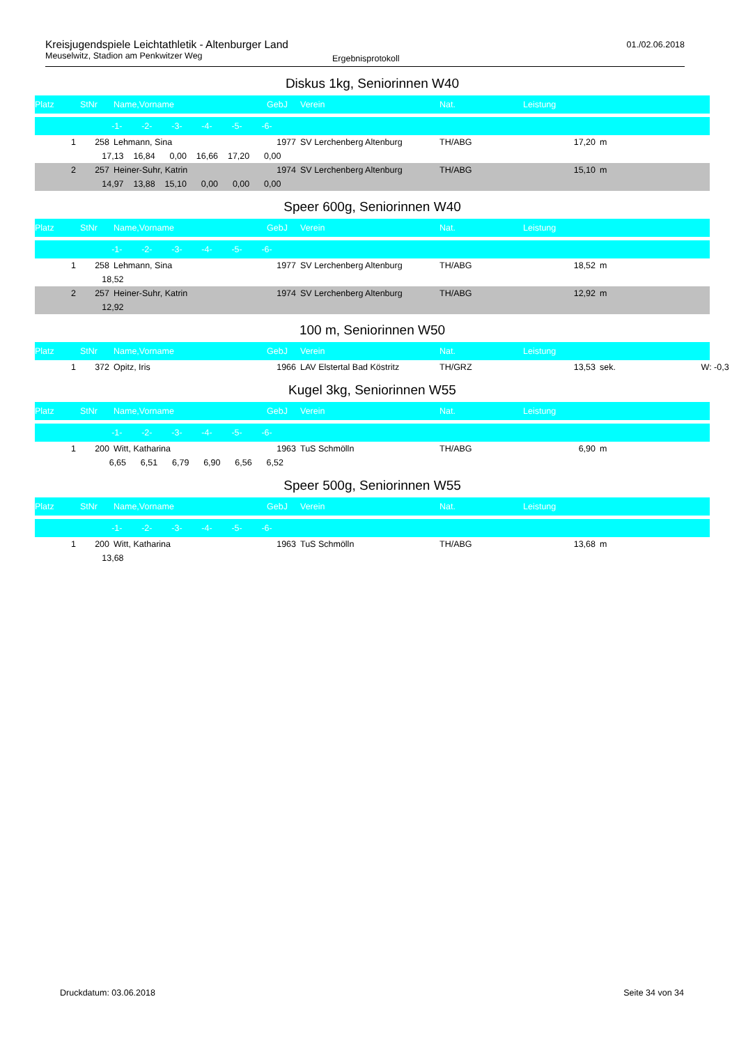Kreisjugendspiele Leichtathletik - Altenburger Land
Meuselwitz, Stadion am Penkwitzer Weg
Ergebnisprotokoll
01./02.06.2018
Diskus 1kg, Seniorinnen W40
| Platz | StNr | Name,Vorname | GebJ | Verein | Nat. | Leistung | | |
| --- | --- | --- | --- | --- | --- | --- | --- | --- |
| | -1- -2- -3- -4- -5- -6- | | | | | | | |
| 1 | 258 | Lehmann, Sina | 1977 | SV Lerchenberg Altenburg | TH/ABG | 17,20 | m | |
| | 17,13 16,84 0,00 16,66 17,20 0,00 | | | | | | | |
| 2 | 257 | Heiner-Suhr, Katrin | 1974 | SV Lerchenberg Altenburg | TH/ABG | 15,10 | m | |
| | 14,97 13,88 15,10 0,00 0,00 0,00 | | | | | | | |
Speer 600g, Seniorinnen W40
| Platz | StNr | Name,Vorname | GebJ | Verein | Nat. | Leistung | | |
| --- | --- | --- | --- | --- | --- | --- | --- | --- |
| | -1- -2- -3- -4- -5- -6- | | | | | | | |
| 1 | 258 | Lehmann, Sina | 1977 | SV Lerchenberg Altenburg | TH/ABG | 18,52 | m | |
| | 18,52 | | | | | | | |
| 2 | 257 | Heiner-Suhr, Katrin | 1974 | SV Lerchenberg Altenburg | TH/ABG | 12,92 | m | |
| | 12,92 | | | | | | | |
100 m, Seniorinnen W50
| Platz | StNr | Name,Vorname | GebJ | Verein | Nat. | Leistung | | |
| --- | --- | --- | --- | --- | --- | --- | --- | --- |
| 1 | 372 | Opitz, Iris | 1966 | LAV Elstertal Bad Köstritz | TH/GRZ | 13,53 | sek. | W: -0,3 |
Kugel 3kg, Seniorinnen W55
| Platz | StNr | Name,Vorname | GebJ | Verein | Nat. | Leistung | | |
| --- | --- | --- | --- | --- | --- | --- | --- | --- |
| | -1- -2- -3- -4- -5- -6- | | | | | | | |
| 1 | 200 | Witt, Katharina | 1963 | TuS Schmölln | TH/ABG | 6,90 | m | |
| | 6,65 6,51 6,79 6,90 6,56 6,52 | | | | | | | |
Speer 500g, Seniorinnen W55
| Platz | StNr | Name,Vorname | GebJ | Verein | Nat. | Leistung | | |
| --- | --- | --- | --- | --- | --- | --- | --- | --- |
| | -1- -2- -3- -4- -5- -6- | | | | | | | |
| 1 | 200 | Witt, Katharina | 1963 | TuS Schmölln | TH/ABG | 13,68 | m | |
| | 13,68 | | | | | | | |
Druckdatum: 03.06.2018 Seite 34 von 34